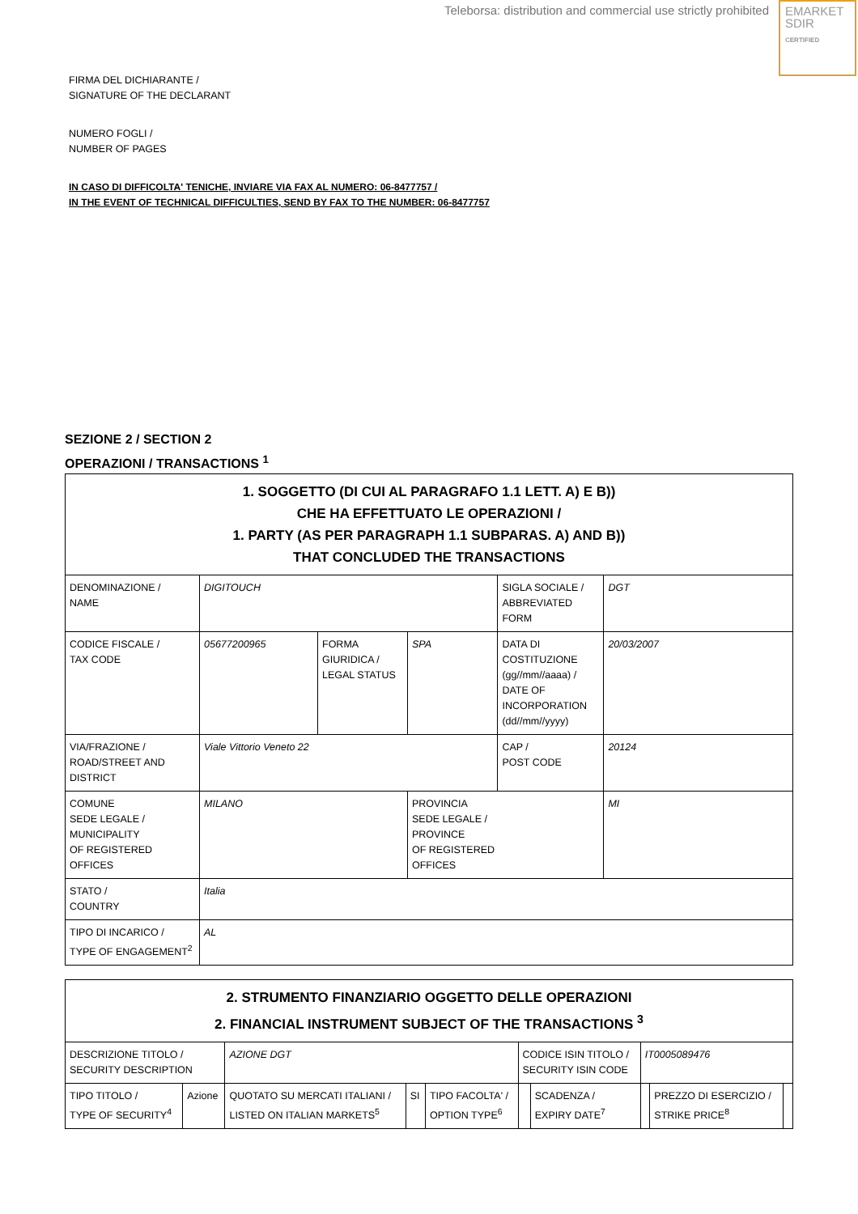Teleborsa: distribution and commercial use strictly prohibited
EMARKET
SDIR
CERTIFIED
FIRMA DEL DICHIARANTE /
SIGNATURE OF THE DECLARANT
NUMERO FOGLI /
NUMBER OF PAGES
IN CASO DI DIFFICOLTA' TENICHE, INVIARE VIA FAX AL NUMERO: 06-8477757 /
IN THE EVENT OF TECHNICAL DIFFICULTIES, SEND BY FAX TO THE NUMBER: 06-8477757
SEZIONE 2 / SECTION 2
OPERAZIONI / TRANSACTIONS <sup>1</sup>
| 1. SOGGETTO (DI CUI AL PARAGRAFO 1.1 LETT. A) E B)) CHE HA EFFETTUATO LE OPERAZIONI / 1. PARTY (AS PER PARAGRAPH 1.1 SUBPARAS. A) AND B)) THAT CONCLUDED THE TRANSACTIONS | | | | | |
| --- | --- | --- | --- | --- | --- |
| DENOMINAZIONE / NAME | DIGITOUCH | | | SIGLA SOCIALE / ABBREVIATED FORM | DGT |
| CODICE FISCALE / TAX CODE | 05677200965 | FORMA GIURIDICA / LEGAL STATUS | SPA | DATA DI COSTITUZIONE (gg//mm//aaaa) / DATE OF INCORPORATION (dd//mm//yyyy) | 20/03/2007 |
| VIA/FRAZIONE / ROAD/STREET AND DISTRICT | Viale Vittorio Veneto 22 | | | CAP / POST CODE | 20124 |
| COMUNE SEDE LEGALE / MUNICIPALITY OF REGISTERED OFFICES | MILANO | | PROVINCIA SEDE LEGALE / PROVINCE OF REGISTERED OFFICES | | MI |
| STATO / COUNTRY | Italia | | | | |
| TIPO DI INCARICO / TYPE OF ENGAGEMENT<sup>2</sup> | AL | | | | |
| 2. STRUMENTO FINANZIARIO OGGETTO DELLE OPERAZIONI 2. FINANCIAL INSTRUMENT SUBJECT OF THE TRANSACTIONS <sup>3</sup> | | | | | | | | | |
| --- | --- | --- | --- | --- | --- | --- | --- | --- | --- |
| DESCRIZIONE TITOLO / SECURITY DESCRIPTION | | AZIONE DGT | | | CODICE ISIN TITOLO / SECURITY ISIN CODE | | IT0005089476 | | |
| TIPO TITOLO / TYPE OF SECURITY<sup>4</sup> | Azione | QUOTATO SU MERCATI ITALIANI / LISTED ON ITALIAN MARKETS<sup>5</sup> | SI | TIPO FACOLTA' / OPTION TYPE<sup>6</sup> | | SCADENZA / EXPIRY DATE<sup>7</sup> | | PREZZO DI ESERCIZIO / STRIKE PRICE<sup>8</sup> | |